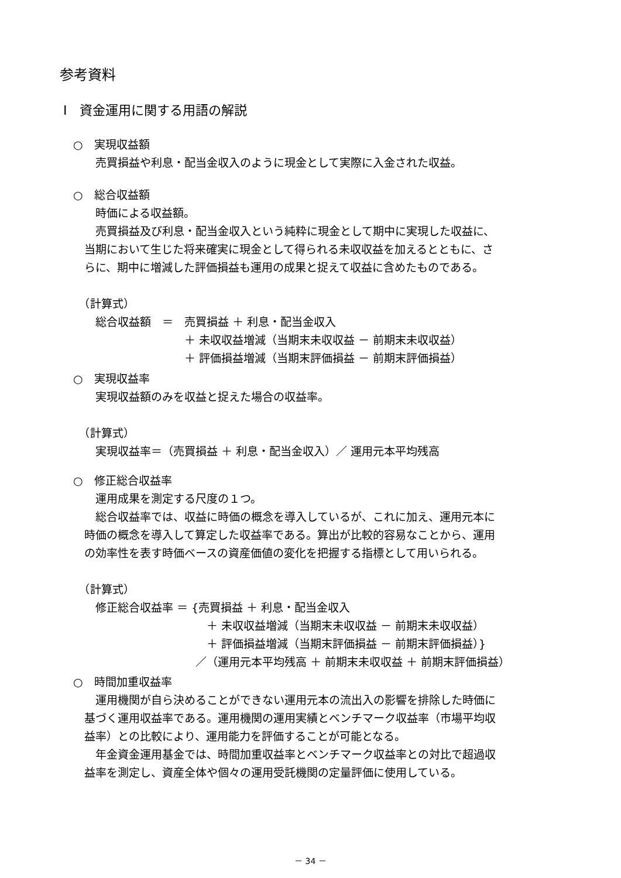参考資料
Ⅰ　資金運用に関する用語の解説
○　実現収益額
　　売買損益や利息・配当金収入のように現金として実際に入金された収益。
○　総合収益額
　　時価による収益額。
　　売買損益及び利息・配当金収入という純粋に現金として期中に実現した収益に、
　当期において生じた将来確実に現金として得られる未収収益を加えるとともに、さ
　らに、期中に増減した評価損益も運用の成果と捉えて収益に含めたものである。
　（計算式）
　　総合収益額　＝　売買損益 ＋ 利息・配当金収入
　　　　　　　　　　＋ 未収収益増減（当期末未収収益 － 前期末未収収益）
　　　　　　　　　　＋ 評価損益増減（当期末評価損益 － 前期末評価損益）
○　実現収益率
　　実現収益額のみを収益と捉えた場合の収益率。
　（計算式）
　　実現収益率＝（売買損益 ＋ 利息・配当金収入）／ 運用元本平均残高
○　修正総合収益率
　　運用成果を測定する尺度の１つ。
　　総合収益率では、収益に時価の概念を導入しているが、これに加え、運用元本に
　時価の概念を導入して算定した収益率である。算出が比較的容易なことから、運用
　の効率性を表す時価ベースの資産価値の変化を把握する指標として用いられる。
　（計算式）
　　修正総合収益率 ＝ {売買損益 ＋ 利息・配当金収入
　　　　　　　　　　　　＋ 未収収益増減（当期末未収収益 － 前期末未収収益）
　　　　　　　　　　　　＋ 評価損益増減（当期末評価損益 － 前期末評価損益）}
　　　　　　　　　　　／（運用元本平均残高 ＋ 前期末未収収益 ＋ 前期末評価損益）
○　時間加重収益率
　　運用機関が自ら決めることができない運用元本の流出入の影響を排除した時価に
　基づく運用収益率である。運用機関の運用実績とベンチマーク収益率（市場平均収
　益率）との比較により、運用能力を評価することが可能となる。
　　年金資金運用基金では、時間加重収益率とベンチマーク収益率との対比で超過収
　益率を測定し、資産全体や個々の運用受託機関の定量評価に使用している。
－ 34 －